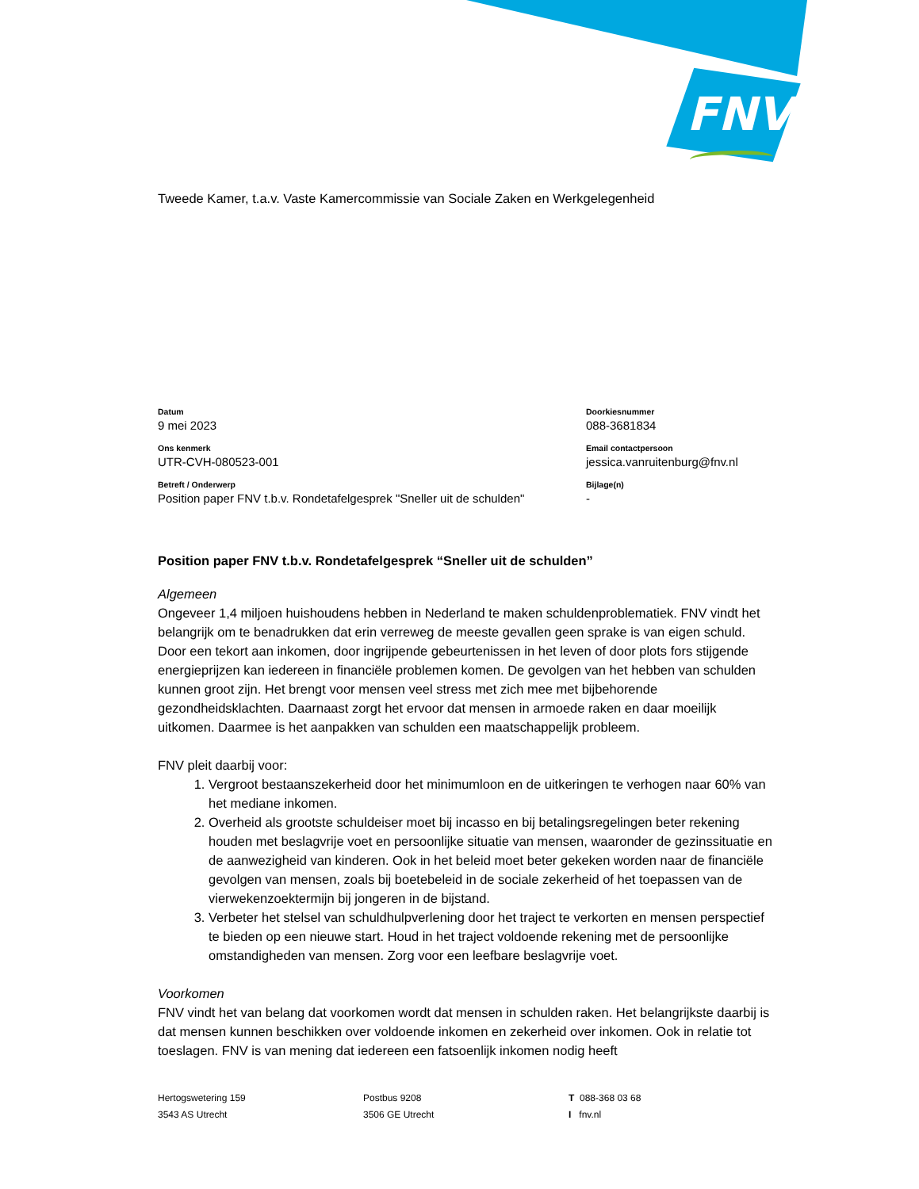FNV
Tweede Kamer, t.a.v. Vaste Kamercommissie van Sociale Zaken en Werkgelegenheid
Datum
9 mei 2023
Ons kenmerk
UTR-CVH-080523-001
Betreft / Onderwerp
Position paper FNV t.b.v. Rondetafelgesprek "Sneller uit de schulden"
Doorkiesnummer
088-3681834
Email contactpersoon
jessica.vanruitenburg@fnv.nl
Bijlage(n)
-
Position paper FNV t.b.v. Rondetafelgesprek “Sneller uit de schulden”
Algemeen
Ongeveer 1,4 miljoen huishoudens hebben in Nederland te maken schuldenproblematiek. FNV vindt het belangrijk om te benadrukken dat erin verreweg de meeste gevallen geen sprake is van eigen schuld. Door een tekort aan inkomen, door ingrijpende gebeurtenissen in het leven of door plots fors stijgende energieprijzen kan iedereen in financiële problemen komen. De gevolgen van het hebben van schulden kunnen groot zijn. Het brengt voor mensen veel stress met zich mee met bijbehorende gezondheidsklachten. Daarnaast zorgt het ervoor dat mensen in armoede raken en daar moeilijk uitkomen. Daarmee is het aanpakken van schulden een maatschappelijk probleem.
FNV pleit daarbij voor:
1. Vergroot bestaanszekerheid door het minimumloon en de uitkeringen te verhogen naar 60% van het mediane inkomen.
2. Overheid als grootste schuldeiser moet bij incasso en bij betalingsregelingen beter rekening houden met beslagvrije voet en persoonlijke situatie van mensen, waaronder de gezinssituatie en de aanwezigheid van kinderen. Ook in het beleid moet beter gekeken worden naar de financiële gevolgen van mensen, zoals bij boetebeleid in de sociale zekerheid of het toepassen van de vierwekenzoektermijn bij jongeren in de bijstand.
3. Verbeter het stelsel van schuldhulpverlening door het traject te verkorten en mensen perspectief te bieden op een nieuwe start. Houd in het traject voldoende rekening met de persoonlijke omstandigheden van mensen. Zorg voor een leefbare beslagvrije voet.
Voorkomen
FNV vindt het van belang dat voorkomen wordt dat mensen in schulden raken. Het belangrijkste daarbij is dat mensen kunnen beschikken over voldoende inkomen en zekerheid over inkomen. Ook in relatie tot toeslagen. FNV is van mening dat iedereen een fatsoenlijk inkomen nodig heeft
Hertogswetering 159
3543 AS Utrecht
Postbus 9208
3506 GE Utrecht
T 088-368 03 68
I fnv.nl